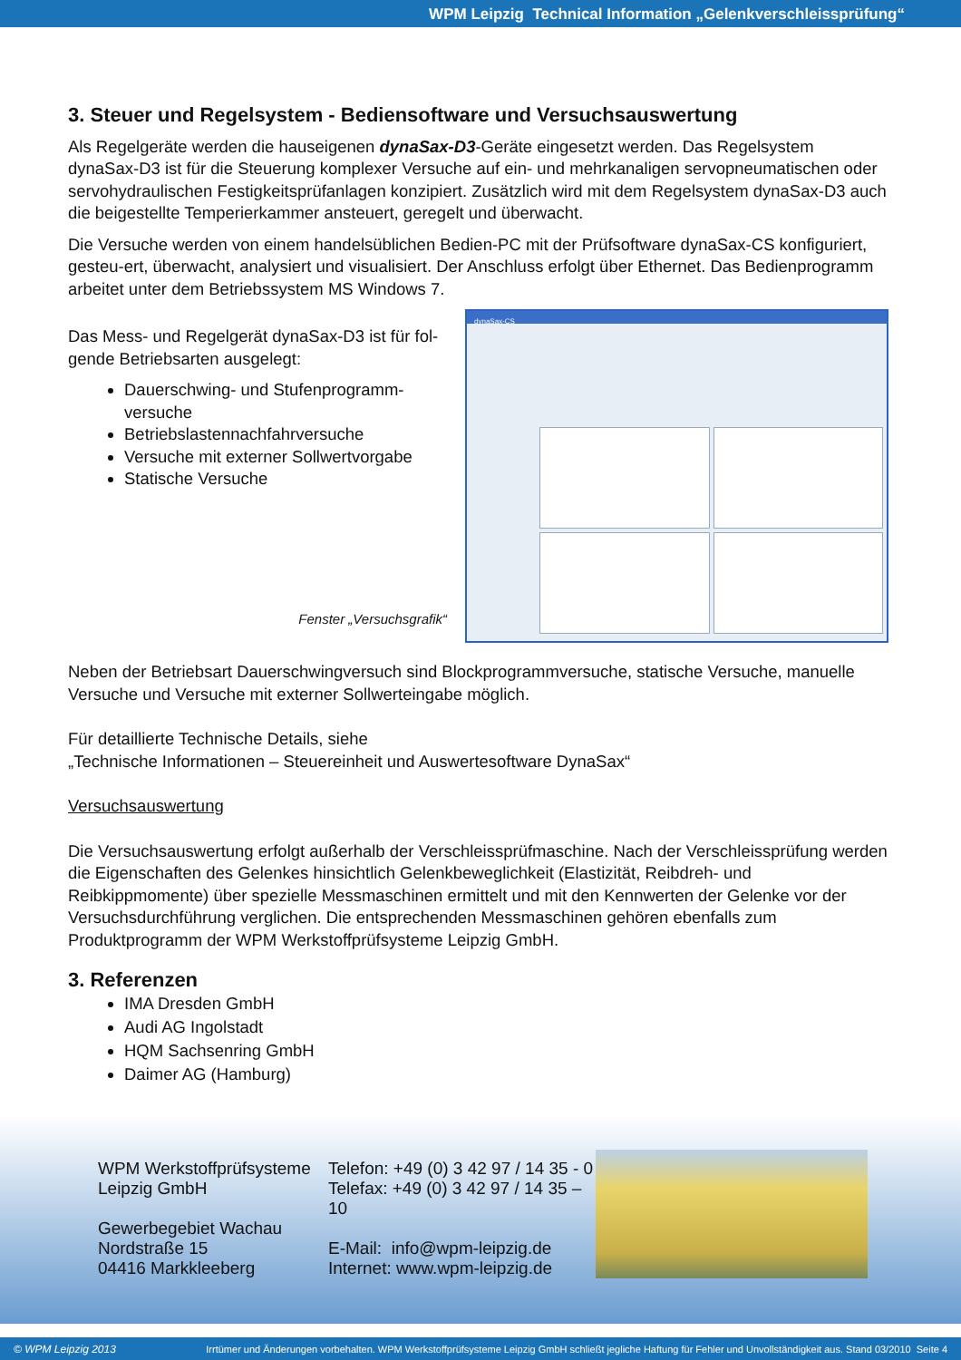WPM Leipzig Technical Information „Gelenkverschleissprüfung“
3. Steuer und Regelsystem - Bediensoftware und Versuchsauswertung
Als Regelgeräte werden die hauseigenen dynaSax-D3-Geräte eingesetzt werden. Das Regelsystem dynaSax-D3 ist für die Steuerung komplexer Versuche auf ein- und mehrkanaligen servopneumatischen oder servohydraulischen Festigkeitsprüfanlagen konzipiert. Zusätzlich wird mit dem Regelsystem dynaSax-D3 auch die beigestellte Temperierkammer ansteuert, geregelt und überwacht.
Die Versuche werden von einem handelsüblichen Bedien-PC mit der Prüfsoftware dynaSax-CS konfiguriert, gesteu-ert, überwacht, analysiert und visualisiert. Der Anschluss erfolgt über Ethernet. Das Bedienprogramm arbeitet unter dem Betriebssystem MS Windows 7.
Das Mess- und Regelgerät dynaSax-D3 ist für fol-gende Betriebsarten ausgelegt:
Dauerschwing- und Stufenprogramm-versuche
Betriebslastennachfahrversuche
Versuche mit externer Sollwertvorgabe
Statische Versuche
Fenster „Versuchsgrafik“
dynaSax-CS
Neben der Betriebsart Dauerschwingversuch sind Blockprogrammversuche, statische Versuche, manuelle Versuche und Versuche mit externer Sollwerteingabe möglich.
Für detaillierte Technische Details, siehe
„Technische Informationen – Steuereinheit und Auswertesoftware DynaSax“
Versuchsauswertung
Die Versuchsauswertung erfolgt außerhalb der Verschleissprüfmaschine. Nach der Verschleissprüfung werden die Eigenschaften des Gelenkes hinsichtlich Gelenkbeweglichkeit (Elastizität, Reibdreh- und Reibkippmomente) über spezielle Messmaschinen ermittelt und mit den Kennwerten der Gelenke vor der Versuchsdurchführung verglichen. Die entsprechenden Messmaschinen gehören ebenfalls zum Produktprogramm der WPM Werkstoffprüfsysteme Leipzig GmbH.
3. Referenzen
IMA Dresden GmbH
Audi AG Ingolstadt
HQM Sachsenring GmbH
Daimer AG (Hamburg)
WPM Werkstoffprüfsysteme
Leipzig GmbH
Gewerbegebiet Wachau
Nordstraße 15
04416 Markkleeberg
Telefon: +49 (0) 3 42 97 / 14 35 - 0
Telefax: +49 (0) 3 42 97 / 14 35 –10
E-Mail: info@wpm-leipzig.de
Internet: www.wpm-leipzig.de
© WPM Leipzig 2013 Irrtümer und Änderungen vorbehalten. WPM Werkstoffprüfsysteme Leipzig GmbH schließt jegliche Haftung für Fehler und Unvollständigkeit aus. Stand 03/2010 Seite 4